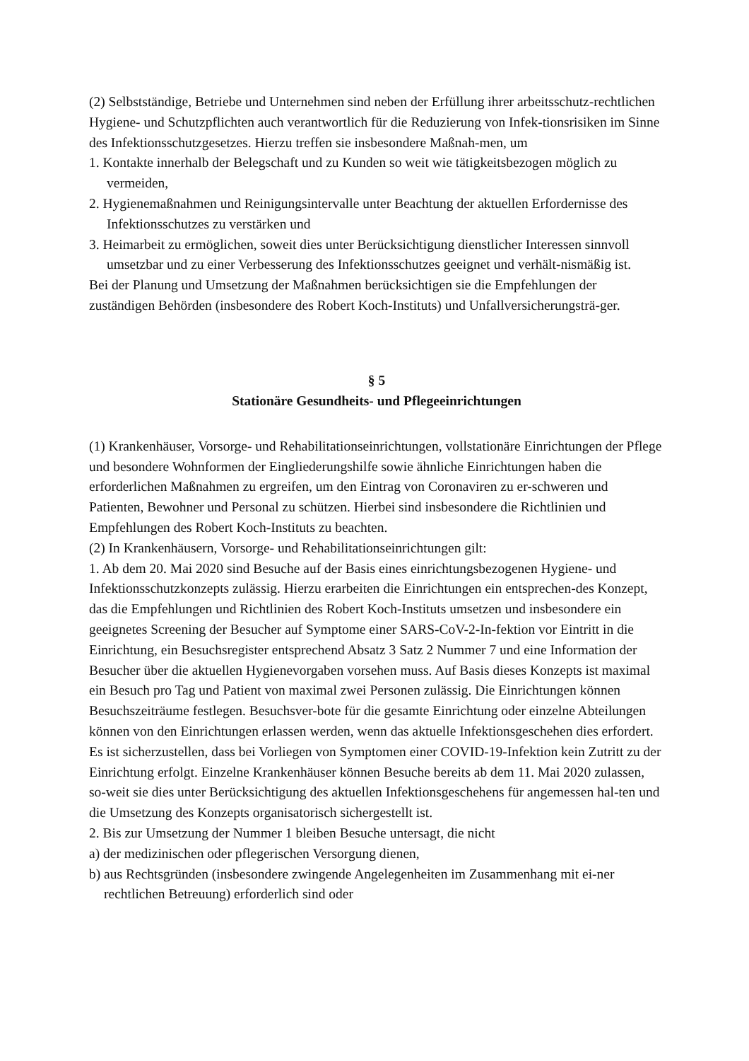(2) Selbstständige, Betriebe und Unternehmen sind neben der Erfüllung ihrer arbeitsschutz-rechtlichen Hygiene- und Schutzpflichten auch verantwortlich für die Reduzierung von Infek-tionsrisiken im Sinne des Infektionsschutzgesetzes. Hierzu treffen sie insbesondere Maßnah-men, um
1. Kontakte innerhalb der Belegschaft und zu Kunden so weit wie tätigkeitsbezogen möglich zu vermeiden,
2. Hygienemaßnahmen und Reinigungsintervalle unter Beachtung der aktuellen Erfordernisse des Infektionsschutzes zu verstärken und
3. Heimarbeit zu ermöglichen, soweit dies unter Berücksichtigung dienstlicher Interessen sinnvoll umsetzbar und zu einer Verbesserung des Infektionsschutzes geeignet und verhält-nismäßig ist.
Bei der Planung und Umsetzung der Maßnahmen berücksichtigen sie die Empfehlungen der zuständigen Behörden (insbesondere des Robert Koch-Instituts) und Unfallversicherungsträ-ger.
§ 5
Stationäre Gesundheits- und Pflegeeinrichtungen
(1) Krankenhäuser, Vorsorge- und Rehabilitationseinrichtungen, vollstationäre Einrichtungen der Pflege und besondere Wohnformen der Eingliederungshilfe sowie ähnliche Einrichtungen haben die erforderlichen Maßnahmen zu ergreifen, um den Eintrag von Coronaviren zu er-schweren und Patienten, Bewohner und Personal zu schützen. Hierbei sind insbesondere die Richtlinien und Empfehlungen des Robert Koch-Instituts zu beachten.
(2) In Krankenhäusern, Vorsorge- und Rehabilitationseinrichtungen gilt:
1. Ab dem 20. Mai 2020 sind Besuche auf der Basis eines einrichtungsbezogenen Hygiene- und Infektionsschutzkonzepts zulässig. Hierzu erarbeiten die Einrichtungen ein entsprechen-des Konzept, das die Empfehlungen und Richtlinien des Robert Koch-Instituts umsetzen und insbesondere ein geeignetes Screening der Besucher auf Symptome einer SARS-CoV-2-In-fektion vor Eintritt in die Einrichtung, ein Besuchsregister entsprechend Absatz 3 Satz 2 Nummer 7 und eine Information der Besucher über die aktuellen Hygienevorgaben vorsehen muss. Auf Basis dieses Konzepts ist maximal ein Besuch pro Tag und Patient von maximal zwei Personen zulässig. Die Einrichtungen können Besuchszeiträume festlegen. Besuchsver-bote für die gesamte Einrichtung oder einzelne Abteilungen können von den Einrichtungen erlassen werden, wenn das aktuelle Infektionsgeschehen dies erfordert. Es ist sicherzustellen, dass bei Vorliegen von Symptomen einer COVID-19-Infektion kein Zutritt zu der Einrichtung erfolgt. Einzelne Krankenhäuser können Besuche bereits ab dem 11. Mai 2020 zulassen, so-weit sie dies unter Berücksichtigung des aktuellen Infektionsgeschehens für angemessen hal-ten und die Umsetzung des Konzepts organisatorisch sichergestellt ist.
2. Bis zur Umsetzung der Nummer 1 bleiben Besuche untersagt, die nicht
a) der medizinischen oder pflegerischen Versorgung dienen,
b) aus Rechtsgründen (insbesondere zwingende Angelegenheiten im Zusammenhang mit ei-ner rechtlichen Betreuung) erforderlich sind oder